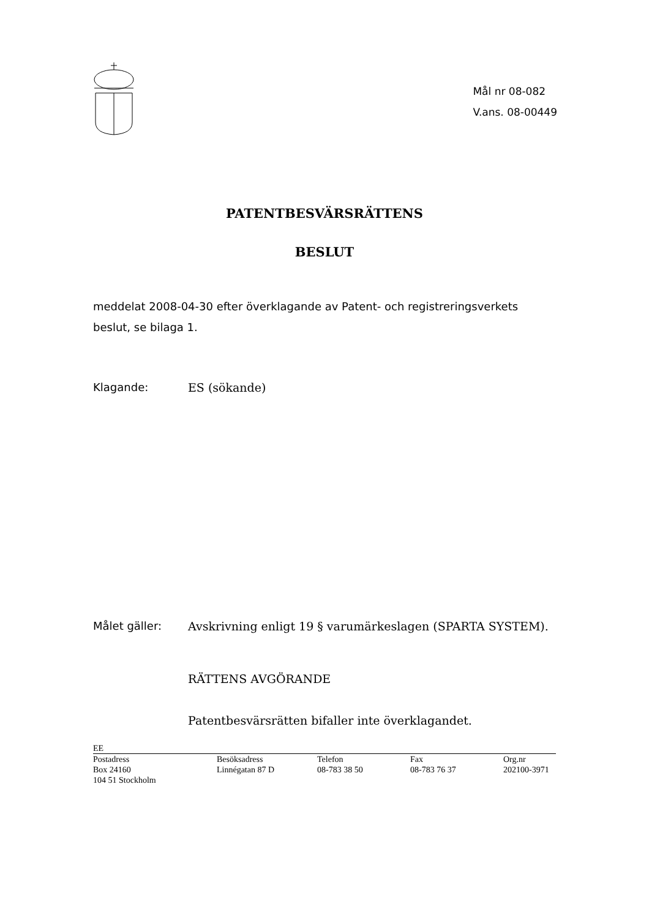Mål nr 08-082
V.ans. 08-00449
PATENTBESVÄRSRÄTTENS
BESLUT
meddelat 2008-04-30 efter överklagande av Patent- och registreringsverkets beslut, se bilaga 1.
Klagande: ES (sökande)
Målet gäller: Avskrivning enligt 19 § varumärkeslagen (SPARTA SYSTEM).
RÄTTENS AVGÖRANDE
Patentbesvärsrätten bifaller inte överklagandet.
EE
Postadress
Box 24160
104 51 Stockholm
Besöksadress
Linnégatan 87 D
Telefon
08-783 38 50
Fax
08-783 76 37
Org.nr
202100-3971